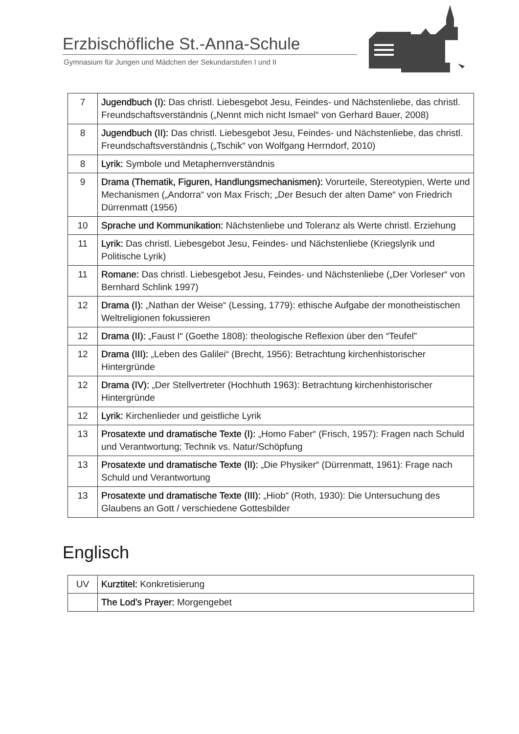Erzbischöfliche St.-Anna-Schule
Gymnasium für Jungen und Mädchen der Sekundarstufen I und II
| 7 | Jugendbuch (I): Das christl. Liebesgebot Jesu, Feindes- und Nächstenliebe, das christl. Freundschaftsverständnis („Nennt mich nicht Ismael“ von Gerhard Bauer, 2008) |
| 8 | Jugendbuch (II): Das christl. Liebesgebot Jesu, Feindes- und Nächstenliebe, das christl. Freundschaftsverständnis („Tschik“ von Wolfgang Herrndorf, 2010) |
| 8 | Lyrik: Symbole und Metaphernverständnis |
| 9 | Drama (Thematik, Figuren, Handlungsmechanismen): Vorurteile, Stereotypien, Werte und Mechanismen („Andorra“ von Max Frisch; „Der Besuch der alten Dame“ von Friedrich Dürrenmatt (1956) |
| 10 | Sprache und Kommunikation: Nächstenliebe und Toleranz als Werte christl. Erziehung |
| 11 | Lyrik: Das christl. Liebesgebot Jesu, Feindes- und Nächstenliebe (Kriegslyrik und Politische Lyrik) |
| 11 | Romane: Das christl. Liebesgebot Jesu, Feindes- und Nächstenliebe („Der Vorleser“ von Bernhard Schlink 1997) |
| 12 | Drama (I): „Nathan der Weise“ (Lessing, 1779): ethische Aufgabe der monotheistischen Weltreligionen fokussieren |
| 12 | Drama (II): „Faust I“ (Goethe 1808): theologische Reflexion über den “Teufel” |
| 12 | Drama (III): „Leben des Galilei“ (Brecht, 1956): Betrachtung kirchenhistorischer Hintergründe |
| 12 | Drama (IV): „Der Stellvertreter (Hochhuth 1963): Betrachtung kirchenhistorischer Hintergründe |
| 12 | Lyrik: Kirchenlieder und geistliche Lyrik |
| 13 | Prosatexte und dramatische Texte (I): „Homo Faber“ (Frisch, 1957): Fragen nach Schuld und Verantwortung; Technik vs. Natur/Schöpfung |
| 13 | Prosatexte und dramatische Texte (II): „Die Physiker“ (Dürrenmatt, 1961): Frage nach Schuld und Verantwortung |
| 13 | Prosatexte und dramatische Texte (III): „Hiob“ (Roth, 1930): Die Untersuchung des Glaubens an Gott / verschiedene Gottesbilder |
Englisch
| UV | Kurztitel: Konkretisierung |
| | The Lod’s Prayer: Morgengebet |